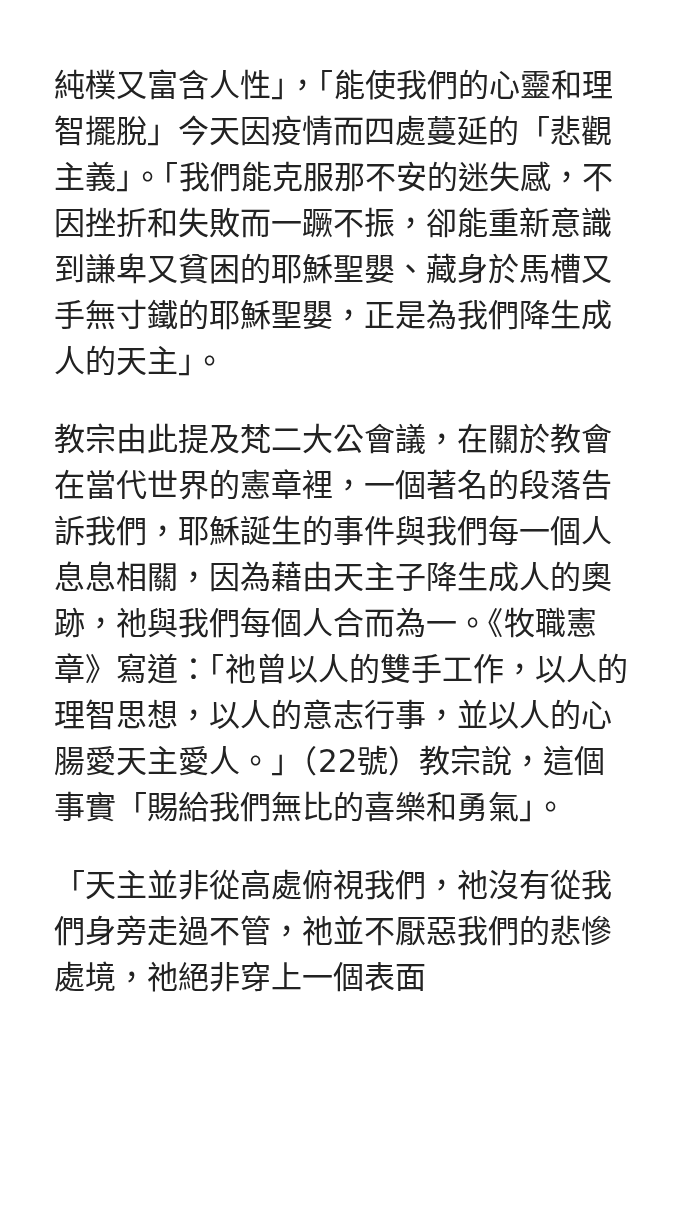純樸又富含人性」，「能使我們的心靈和理智擺脫」今天因疫情而四處蔓延的「悲觀主義」。「我們能克服那不安的迷失感，不因挫折和失敗而一蹶不振，卻能重新意識到謙卑又貧困的耶穌聖嬰、藏身於馬槽又手無寸鐵的耶穌聖嬰，正是為我們降生成人的天主」。
教宗由此提及梵二大公會議，在關於教會在當代世界的憲章裡，一個著名的段落告訴我們，耶穌誕生的事件與我們每一個人息息相關，因為藉由天主子降生成人的奧跡，祂與我們每個人合而為一。《牧職憲章》寫道：「祂曾以人的雙手工作，以人的理智思想，以人的意志行事，並以人的心腸愛天主愛人。」（22號）教宗說，這個事實「賜給我們無比的喜樂和勇氣」。
「天主並非從高處俯視我們，祂沒有從我們身旁走過不管，祂並不厭惡我們的悲慘處境，祂絕非穿上一個表面